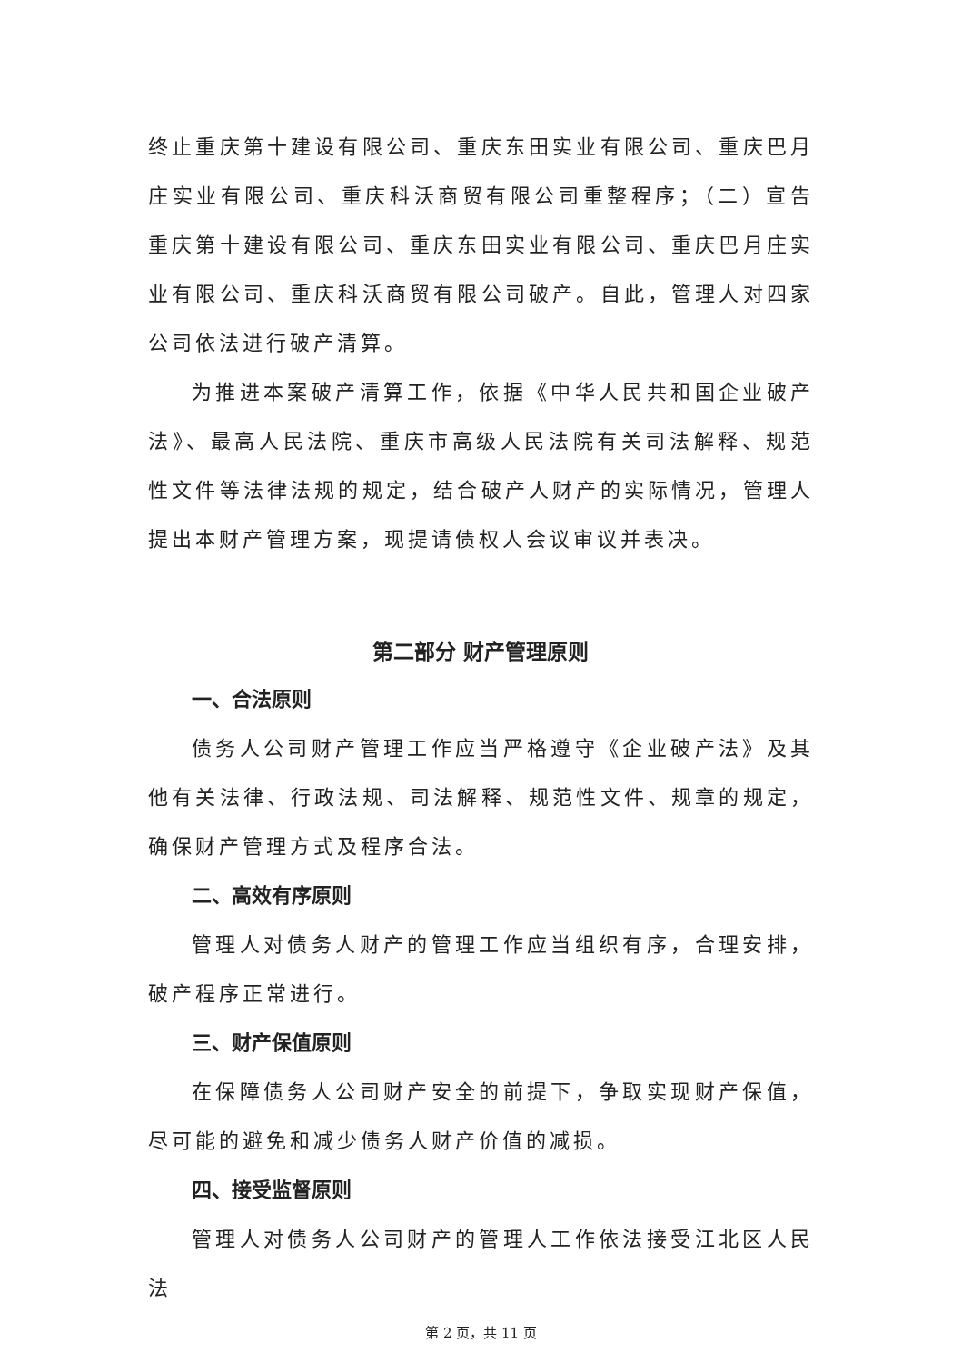终止重庆第十建设有限公司、重庆东田实业有限公司、重庆巴月庄实业有限公司、重庆科沃商贸有限公司重整程序；（二）宣告重庆第十建设有限公司、重庆东田实业有限公司、重庆巴月庄实业有限公司、重庆科沃商贸有限公司破产。自此，管理人对四家公司依法进行破产清算。
为推进本案破产清算工作，依据《中华人民共和国企业破产法》、最高人民法院、重庆市高级人民法院有关司法解释、规范性文件等法律法规的规定，结合破产人财产的实际情况，管理人提出本财产管理方案，现提请债权人会议审议并表决。
第二部分 财产管理原则
一、合法原则
债务人公司财产管理工作应当严格遵守《企业破产法》及其他有关法律、行政法规、司法解释、规范性文件、规章的规定，确保财产管理方式及程序合法。
二、高效有序原则
管理人对债务人财产的管理工作应当组织有序，合理安排，破产程序正常进行。
三、财产保值原则
在保障债务人公司财产安全的前提下，争取实现财产保值，尽可能的避免和减少债务人财产价值的减损。
四、接受监督原则
管理人对债务人公司财产的管理人工作依法接受江北区人民法
第 2 页，共 11 页